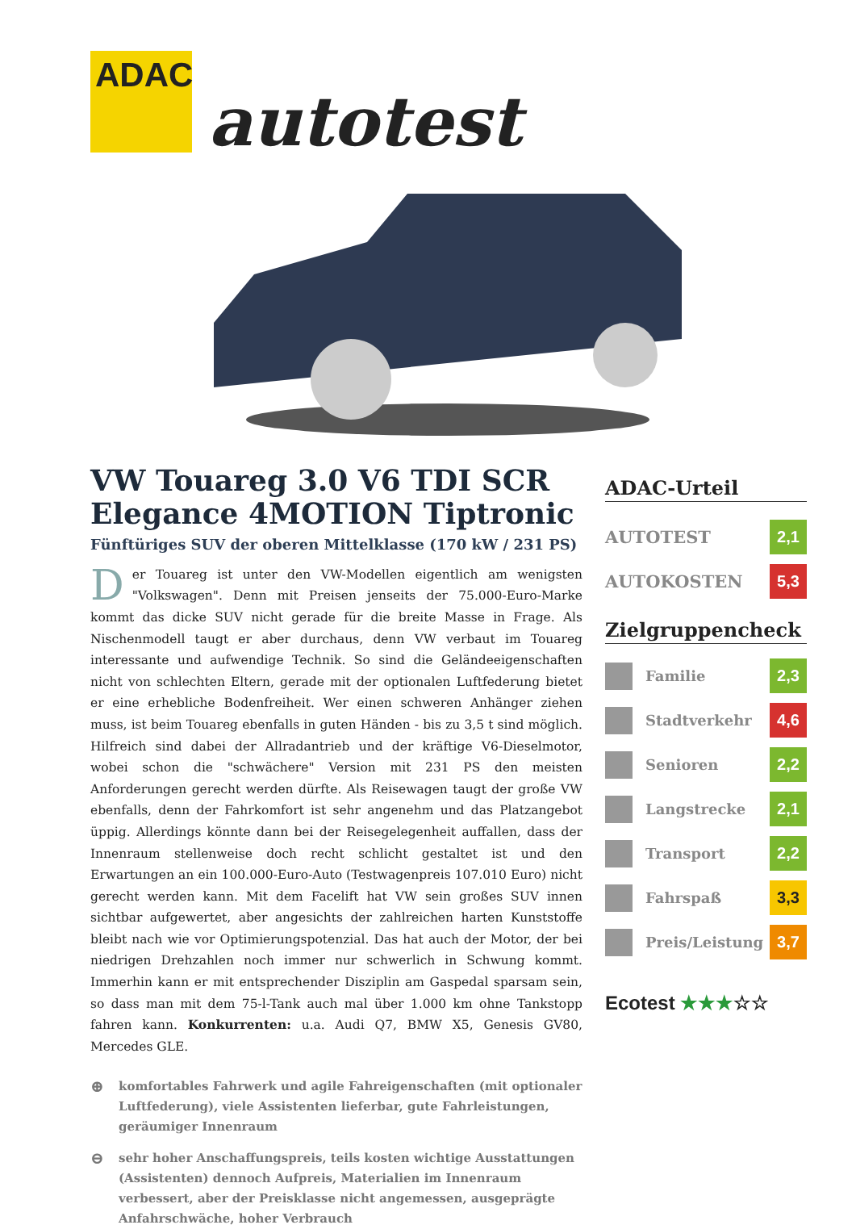ADAC
autotest
VW Touareg 3.0 V6 TDI SCR Elegance 4MOTION Tiptronic
Fünftüriges SUV der oberen Mittelklasse (170 kW / 231 PS)
Der Touareg ist unter den VW-Modellen eigentlich am wenigsten "Volkswagen". Denn mit Preisen jenseits der 75.000-Euro-Marke kommt das dicke SUV nicht gerade für die breite Masse in Frage. Als Nischenmodell taugt er aber durchaus, denn VW verbaut im Touareg interessante und aufwendige Technik. So sind die Geländeeigenschaften nicht von schlechten Eltern, gerade mit der optionalen Luftfederung bietet er eine erhebliche Bodenfreiheit. Wer einen schweren Anhänger ziehen muss, ist beim Touareg ebenfalls in guten Händen - bis zu 3,5 t sind möglich. Hilfreich sind dabei der Allradantrieb und der kräftige V6-Dieselmotor, wobei schon die "schwächere" Version mit 231 PS den meisten Anforderungen gerecht werden dürfte. Als Reisewagen taugt der große VW ebenfalls, denn der Fahrkomfort ist sehr angenehm und das Platzangebot üppig. Allerdings könnte dann bei der Reisegelegenheit auffallen, dass der Innenraum stellenweise doch recht schlicht gestaltet ist und den Erwartungen an ein 100.000-Euro-Auto (Testwagenpreis 107.010 Euro) nicht gerecht werden kann. Mit dem Facelift hat VW sein großes SUV innen sichtbar aufgewertet, aber angesichts der zahlreichen harten Kunststoffe bleibt nach wie vor Optimierungspotenzial. Das hat auch der Motor, der bei niedrigen Drehzahlen noch immer nur schwerlich in Schwung kommt. Immerhin kann er mit entsprechender Disziplin am Gaspedal sparsam sein, so dass man mit dem 75-l-Tank auch mal über 1.000 km ohne Tankstopp fahren kann. Konkurrenten: u.a. Audi Q7, BMW X5, Genesis GV80, Mercedes GLE.
⊕
komfortables Fahrwerk und agile Fahreigenschaften (mit optionaler Luftfederung), viele Assistenten lieferbar, gute Fahrleistungen, geräumiger Innenraum
⊖
sehr hoher Anschaffungspreis, teils kosten wichtige Ausstattungen (Assistenten) dennoch Aufpreis, Materialien im Innenraum verbessert, aber der Preisklasse nicht angemessen, ausgeprägte Anfahrschwäche, hoher Verbrauch
ADAC-Urteil
AUTOTEST 2,1
AUTOKOSTEN 5,3
Zielgruppencheck
Familie 2,3
Stadtverkehr 4,6
Senioren 2,2
Langstrecke 2,1
Transport 2,2
Fahrspaß 3,3
Preis/Leistung 3,7
Ecotest ★★★☆☆